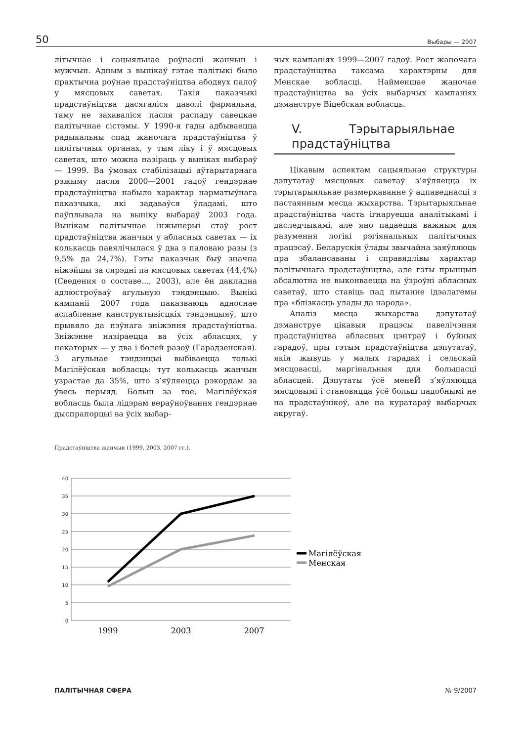50 Выбары — 2007
літычнае і сацыяльнае роўнасці жанчын і мужчын. Адным з вынікаў гэтае палітыкі было практычна роўнае прадстаўніцтва абодвух палоў у мясцовых саветах. Такія паказчыкі прадстаўніцтва дасягаліся даволі фармальна, таму не захаваліся пасля распаду савецкае палітычнае сістэмы. У 1990-я гады адбываецца радыкальны спад жаночага прадстаўніцтва ў палітычных органах, у тым ліку і ў мясцовых саветах, што можна назіраць у выніках выбараў — 1999. Ва ўмовах стабілізацыі аўтарытарнага рэжыму пасля 2000—2001 гадоў гендэрнае прадстаўніцтва набыло характар нарматыўнага паказчыка, які задаваўся ўладамі, што паўплывала на выніку выбараў 2003 года. Вынікам палітычнае інжынерыі стаў рост прадстаўніцтва жанчын у абласных саветах — іх колькасць павялічылася ў два з паловаю разы (з 9,5% да 24,7%). Гэты паказчык быў значна ніжэйшы за сярэдні па мясцовых саветах (44,4%) (Сведения о составе..., 2003), але ён дакладна адлюстроўваў агульную тэндэнцыю. Вынікі кампаніі 2007 года паказваюць адноснае аслабленне канструктывісцкіх тэндэнцыяў, што прывяло да пэўнага зніжэння прадстаўніцтва. Зніжэнне назіраецца ва ўсіх абласцях, у некаторых — у два і болей разоў (Гарадзенская). З агульнае тэндэнцыі выбіваецца толькі Магілёўская вобласць: тут колькасць жанчын узрастае да 35%, што з’яўляецца рэкордам за ўвесь перыяд. Больш за тое, Магілёўская вобласць была лідэрам вераўноўвання гендэрнае дыспрапорцыі ва ўсіх выбар-
чых кампаніях 1999—2007 гадоў. Рост жаночага прадстаўніцтва таксама характэрны для Менскае вобласці. Найменшае жаночае прадстаўніцтва ва ўсіх выбарчых кампаніях дэманструе Віцебская вобласць.
V. Тэрытарыяльнае прадстаўніцтва
Цікавым аспектам сацыяльнае структуры дэпутатаў мясцовых саветаў з’яўляецца іх тэрытарыяльнае размеркаванне ў адпаведнасці з пастаянным месца жыхарства. Тэрытарыяльнае прадстаўніцтва часта ігнаруецца аналітыкамі і даследчыкамі, але яно падаецца важным для разумення логікі рэгіянальных палітычных працэсаў. Беларускія ўлады звычайна заяўляюць пра збалансаваны і справядлівы характар палітычнага прадстаўніцтва, але гэты прынцып абсалютна не выконваецца на ўзроўні абласных саветаў, што ставіць пад пытанне ідэалагемы пра «блізкасць улады да народа».
Аналіз месца жыхарства дэпутатаў дэманструе цікавыя працэсы павелічэння прадстаўніцтва абласных цэнтраў і буйных гарадоў, пры гэтым прадстаўніцтва дэпутатаў, якія жывуць у малых гарадах і сельскай мясцовасці, маргінальныя для большасці абласцей. Дэпутаты ўсё менеЙ з’яўляюцца мясцовымі і становяцца ўсё больш падобнымі не на прадстаўнікоў, але на куратараў выбарчых акругаў.
Прадстаўніцтва жанчын (1999, 2003, 2007 гг.).
40
35
30
25
20
15
10
5
0
1999
2003
2007
Магілёўская
Менская
ПАЛІТЫЧНАЯ СФЕРА № 9/2007